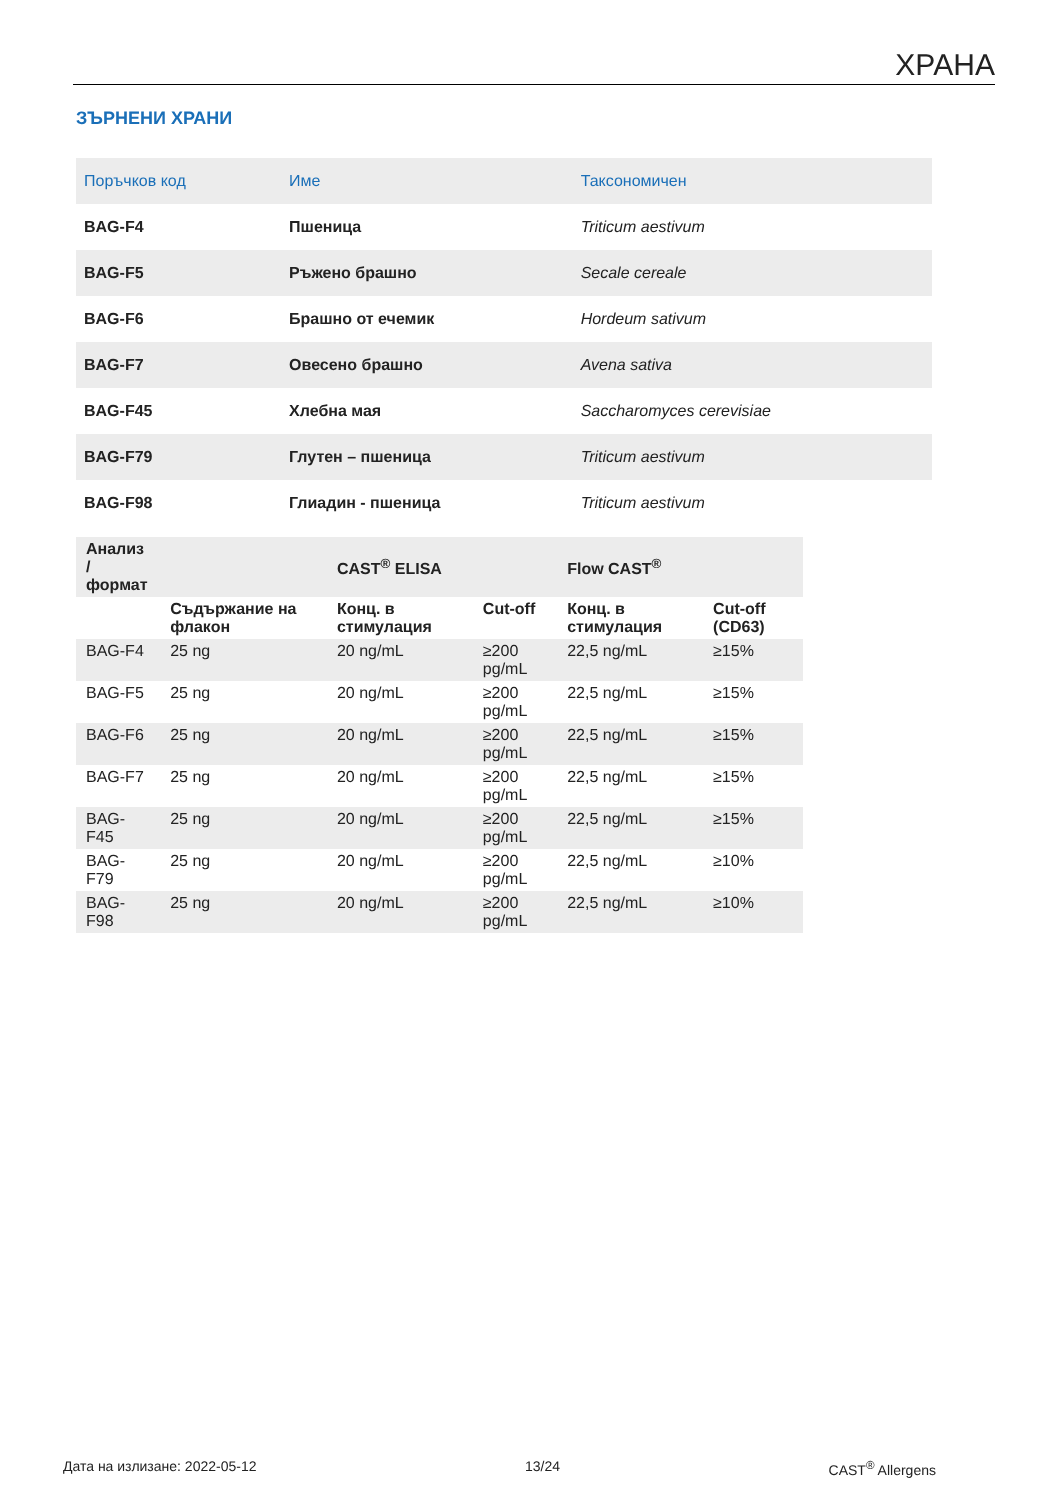ХРАНА
ЗЪРНЕНИ ХРАНИ
| Поръчков код | Име | Таксономичен |
| --- | --- | --- |
| BAG-F4 | Пшеница | Triticum aestivum |
| BAG-F5 | Ръжено брашно | Secale cereale |
| BAG-F6 | Брашно от ечемик | Hordeum sativum |
| BAG-F7 | Овесено брашно | Avena sativa |
| BAG-F45 | Хлебна мая | Saccharomyces cerevisiae |
| BAG-F79 | Глутен – пшеница | Triticum aestivum |
| BAG-F98 | Глиадин - пшеница | Triticum aestivum |
| Анализ / формат | | CAST<sup>®</sup> ELISA | | Flow CAST<sup>®</sup> | |
| --- | --- | --- | --- | --- | --- |
| | Съдържание на флакон | Конц. в стимулация | Cut-off | Конц. в стимулация | Cut-off (CD63) |
| BAG-F4 | 25 ng | 20 ng/mL | ≥200 pg/mL | 22,5 ng/mL | ≥15% |
| BAG-F5 | 25 ng | 20 ng/mL | ≥200 pg/mL | 22,5 ng/mL | ≥15% |
| BAG-F6 | 25 ng | 20 ng/mL | ≥200 pg/mL | 22,5 ng/mL | ≥15% |
| BAG-F7 | 25 ng | 20 ng/mL | ≥200 pg/mL | 22,5 ng/mL | ≥15% |
| BAG-F45 | 25 ng | 20 ng/mL | ≥200 pg/mL | 22,5 ng/mL | ≥15% |
| BAG-F79 | 25 ng | 20 ng/mL | ≥200 pg/mL | 22,5 ng/mL | ≥10% |
| BAG-F98 | 25 ng | 20 ng/mL | ≥200 pg/mL | 22,5 ng/mL | ≥10% |
Дата на излизане: 2022-05-12 13/24 CAST<sup>®</sup> Allergens